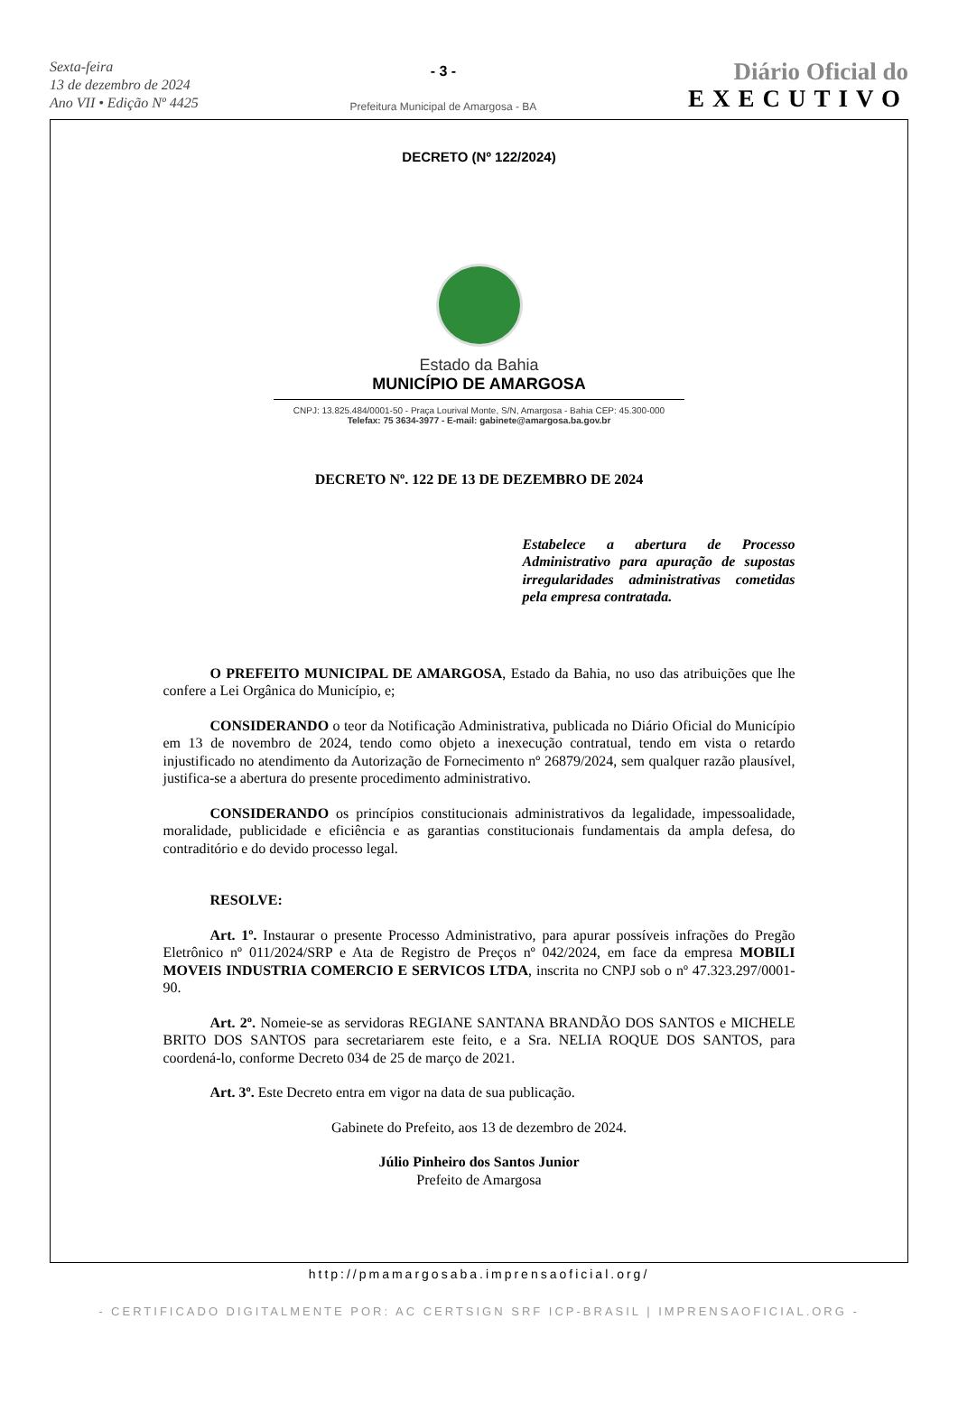Sexta-feira
13 de dezembro de 2024
Ano VII • Edição Nº 4425
- 3 -
Prefeitura Municipal de Amargosa - BA
Diário Oficial do
EXECUTIVO
DECRETO (Nº 122/2024)
Estado da Bahia
MUNICÍPIO DE AMARGOSA
CNPJ: 13.825.484/0001-50 - Praça Lourival Monte, S/N, Amargosa - Bahia CEP: 45.300-000
Telefax: 75 3634-3977 - E-mail: gabinete@amargosa.ba.gov.br
DECRETO Nº. 122 DE 13 DE DEZEMBRO DE 2024
Estabelece a abertura de Processo Administrativo para apuração de supostas irregularidades administrativas cometidas pela empresa contratada.
O PREFEITO MUNICIPAL DE AMARGOSA, Estado da Bahia, no uso das atribuições que lhe confere a Lei Orgânica do Município, e;
CONSIDERANDO o teor da Notificação Administrativa, publicada no Diário Oficial do Município em 13 de novembro de 2024, tendo como objeto a inexecução contratual, tendo em vista o retardo injustificado no atendimento da Autorização de Fornecimento nº 26879/2024, sem qualquer razão plausível, justifica-se a abertura do presente procedimento administrativo.
CONSIDERANDO os princípios constitucionais administrativos da legalidade, impessoalidade, moralidade, publicidade e eficiência e as garantias constitucionais fundamentais da ampla defesa, do contraditório e do devido processo legal.
RESOLVE:
Art. 1º. Instaurar o presente Processo Administrativo, para apurar possíveis infrações do Pregão Eletrônico nº 011/2024/SRP e Ata de Registro de Preços nº 042/2024, em face da empresa MOBILI MOVEIS INDUSTRIA COMERCIO E SERVICOS LTDA, inscrita no CNPJ sob o nº 47.323.297/0001-90.
Art. 2º. Nomeie-se as servidoras REGIANE SANTANA BRANDÃO DOS SANTOS e MICHELE BRITO DOS SANTOS para secretariarem este feito, e a Sra. NELIA ROQUE DOS SANTOS, para coordená-lo, conforme Decreto 034 de 25 de março de 2021.
Art. 3º. Este Decreto entra em vigor na data de sua publicação.
Gabinete do Prefeito, aos 13 de dezembro de 2024.
Júlio Pinheiro dos Santos Junior
Prefeito de Amargosa
http://pmamargosaba.imprensaoficial.org/
- CERTIFICADO DIGITALMENTE POR: AC CERTSIGN SRF ICP-BRASIL | IMPRENSAOFICIAL.ORG -